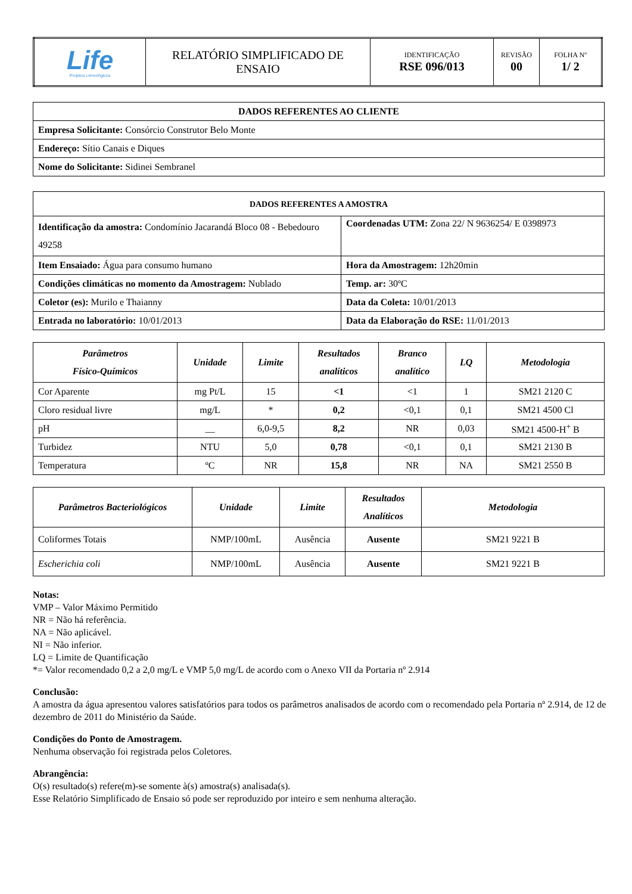| Life Projetos Limnológicos | RELATÓRIO SIMPLIFICADO DE ENSAIO | IDENTIFICAÇÃO RSE 096/013 | REVISÃO 00 | FOLHA Nº 1/ 2 |
| DADOS REFERENTES AO CLIENTE |
| Empresa Solicitante: Consórcio Construtor Belo Monte |
| Endereço: Sítio Canais e Diques |
| Nome do Solicitante: Sidinei Sembranel |
| DADOS REFERENTES A AMOSTRA | |
| Identificação da amostra: Condomínio Jacarandá Bloco 08 - Bebedouro 49258 | Coordenadas UTM: Zona 22/ N 9636254/ E 0398973 |
| Item Ensaiado: Água para consumo humano | Hora da Amostragem: 12h20min |
| Condições climáticas no momento da Amostragem: Nublado | Temp. ar: 30ºC |
| Coletor (es): Murilo e Thaianny | Data da Coleta: 10/01/2013 |
| Entrada no laboratório: 10/01/2013 | Data da Elaboração do RSE: 11/01/2013 |
| Parâmetros Físico-Químicos | Unidade | Limite | Resultados analíticos | Branco analítico | LQ | Metodologia |
| --- | --- | --- | --- | --- | --- | --- |
| Cor Aparente | mg Pt/L | 15 | <1 | <1 | 1 | SM21 2120 C |
| Cloro residual livre | mg/L | * | 0,2 | <0,1 | 0,1 | SM21 4500 Cl |
| pH | __ | 6,0-9,5 | 8,2 | NR | 0,03 | SM21 4500-H<sup>+</sup> B |
| Turbidez | NTU | 5,0 | 0,78 | <0,1 | 0,1 | SM21 2130 B |
| Temperatura | ºC | NR | 15,8 | NR | NA | SM21 2550 B |
| Parâmetros Bacteriológicos | Unidade | Limite | Resultados Analíticos | Metodologia |
| --- | --- | --- | --- | --- |
| Coliformes Totais | NMP/100mL | Ausência | Ausente | SM21 9221 B |
| Escherichia coli | NMP/100mL | Ausência | Ausente | SM21 9221 B |
Notas:
VMP – Valor Máximo Permitido
NR = Não há referência.
NA = Não aplicável.
NI = Não inferior.
LQ = Limite de Quantificação
*= Valor recomendado 0,2 a 2,0 mg/L e VMP 5,0 mg/L de acordo com o Anexo VII da Portaria nº 2.914
Conclusão:
A amostra da água apresentou valores satisfatórios para todos os parâmetros analisados de acordo com o recomendado pela Portaria nº 2.914, de 12 de dezembro de 2011 do Ministério da Saúde.
Condições do Ponto de Amostragem.
Nenhuma observação foi registrada pelos Coletores.
Abrangência:
O(s) resultado(s) refere(m)-se somente à(s) amostra(s) analisada(s).
Esse Relatório Simplificado de Ensaio só pode ser reproduzido por inteiro e sem nenhuma alteração.